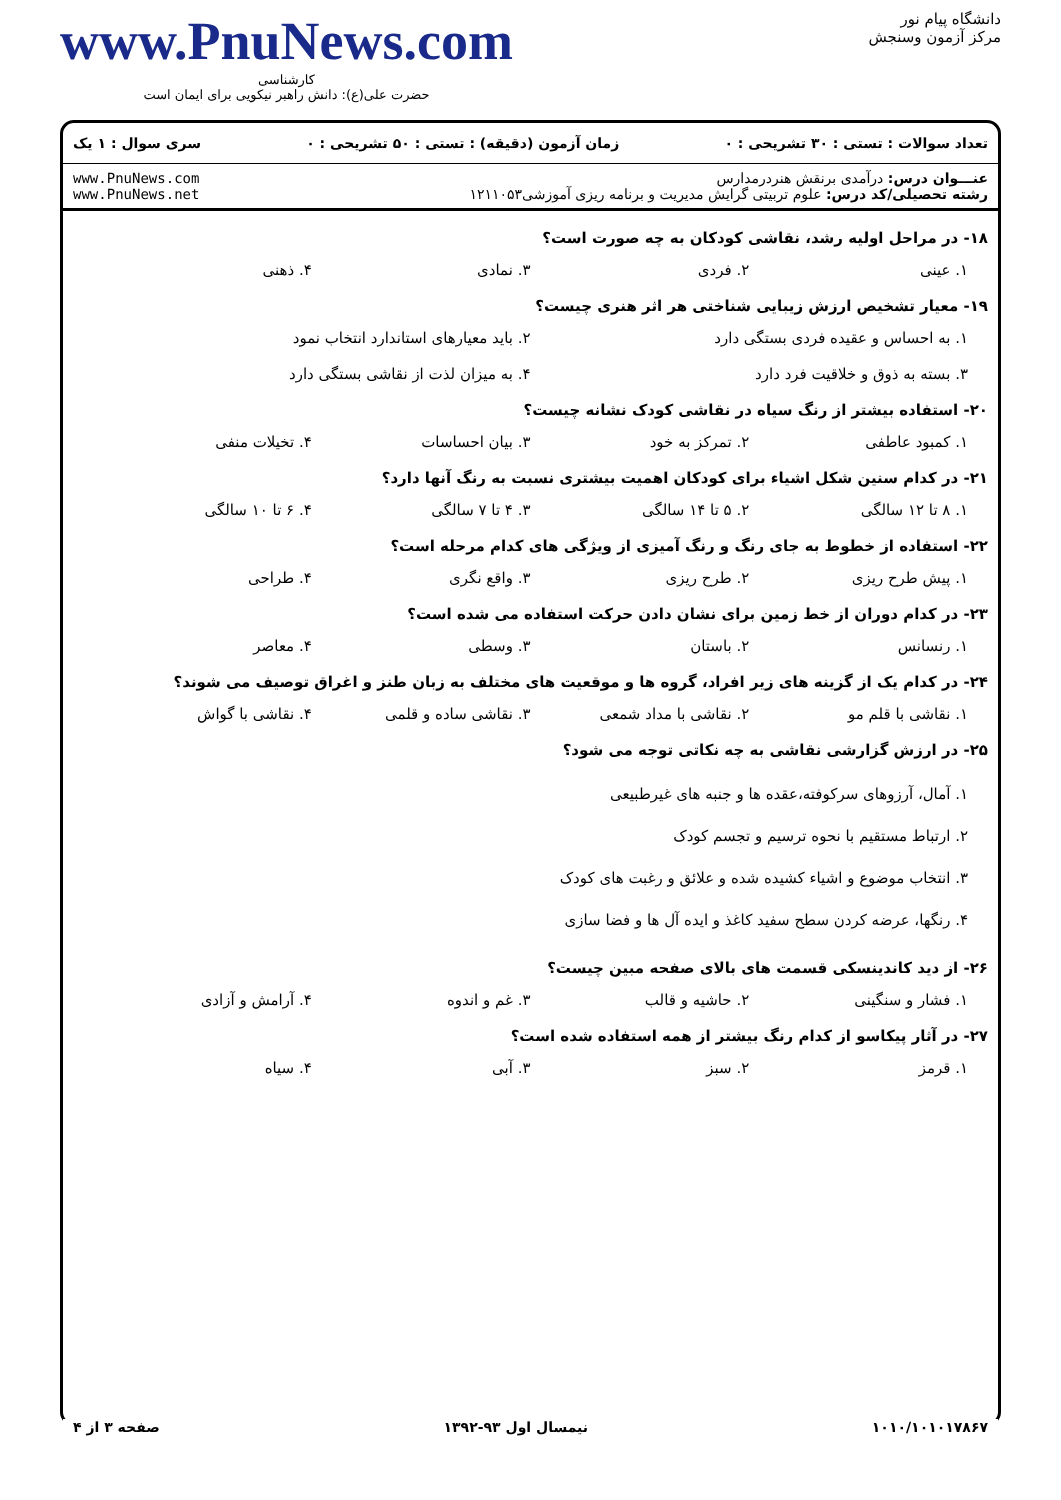دانشگاه پیام نور
مرکز آزمون وسنجش
www.PnuNews.com
کارشناسی
حضرت علی(ع): دانش راهبر نیکویی برای ایمان است
تعداد سوالات : تستی : ۳۰ تشریحی : ۰ زمان آزمون (دقیقه) : تستی : ۵۰ تشریحی : ۰ سری سوال : ۱ یک
عنـــوان درس: درآمدی برنقش هنردرمدارس
رشته تحصیلی/کد درس: علوم تربیتی گرایش مدیریت و برنامه ریزی آموزشی۱۲۱۱۰۵۳
www.PnuNews.com
www.PnuNews.net
۱۸- در مراحل اولیه رشد، نقاشی کودکان به چه صورت است؟
۱. عینی ۲. فردی ۳. نمادی ۴. ذهنی
۱۹- معیار تشخیص ارزش زیبایی شناختی هر اثر هنری چیست؟
۱. به احساس و عقیده فردی بستگی دارد ۲. باید معیارهای استاندارد انتخاب نمود ۳. بسته به ذوق و خلاقیت فرد دارد ۴. به میزان لذت از نقاشی بستگی دارد
۲۰- استفاده بیشتر از رنگ سیاه در نقاشی کودک نشانه چیست؟
۱. کمبود عاطفی ۲. تمرکز به خود ۳. بیان احساسات ۴. تخیلات منفی
۲۱- در کدام سنین شکل اشیاء برای کودکان اهمیت بیشتری نسبت به رنگ آنها دارد؟
۱. ۸ تا ۱۲ سالگی ۲. ۵ تا ۱۴ سالگی ۳. ۴ تا ۷ سالگی ۴. ۶ تا ۱۰ سالگی
۲۲- استفاده از خطوط به جای رنگ و رنگ آمیزی از ویژگی های کدام مرحله است؟
۱. پیش طرح ریزی ۲. طرح ریزی ۳. واقع نگری ۴. طراحی
۲۳- در کدام دوران از خط زمین برای نشان دادن حرکت استفاده می شده است؟
۱. رنسانس ۲. باستان ۳. وسطی ۴. معاصر
۲۴- در کدام یک از گزینه های زیر افراد، گروه ها و موقعیت های مختلف به زبان طنز و اغراق توصیف می شوند؟
۱. نقاشی با قلم مو ۲. نقاشی با مداد شمعی ۳. نقاشی ساده و قلمی ۴. نقاشی با گواش
۲۵- در ارزش گزارشی نقاشی به چه نکاتی توجه می شود؟
۱. آمال، آرزوهای سرکوفته،عقده ها و جنبه های غیرطبیعی
۲. ارتباط مستقیم با نحوه ترسیم و تجسم کودک
۳. انتخاب موضوع و اشیاء کشیده شده و علائق و رغبت های کودک
۴. رنگها، عرضه کردن سطح سفید کاغذ و ایده آل ها و فضا سازی
۲۶- از دید کاندینسکی قسمت های بالای صفحه مبین چیست؟
۱. فشار و سنگینی ۲. حاشیه و قالب ۳. غم و اندوه ۴. آرامش و آزادی
۲۷- در آثار پیکاسو از کدام رنگ بیشتر از همه استفاده شده است؟
۱. قرمز ۲. سبز ۳. آبی ۴. سیاه
۱۰۱۰/۱۰۱۰۱۷۸۶۷ نیمسال اول ۹۳-۱۳۹۲ صفحه ۳ از ۴